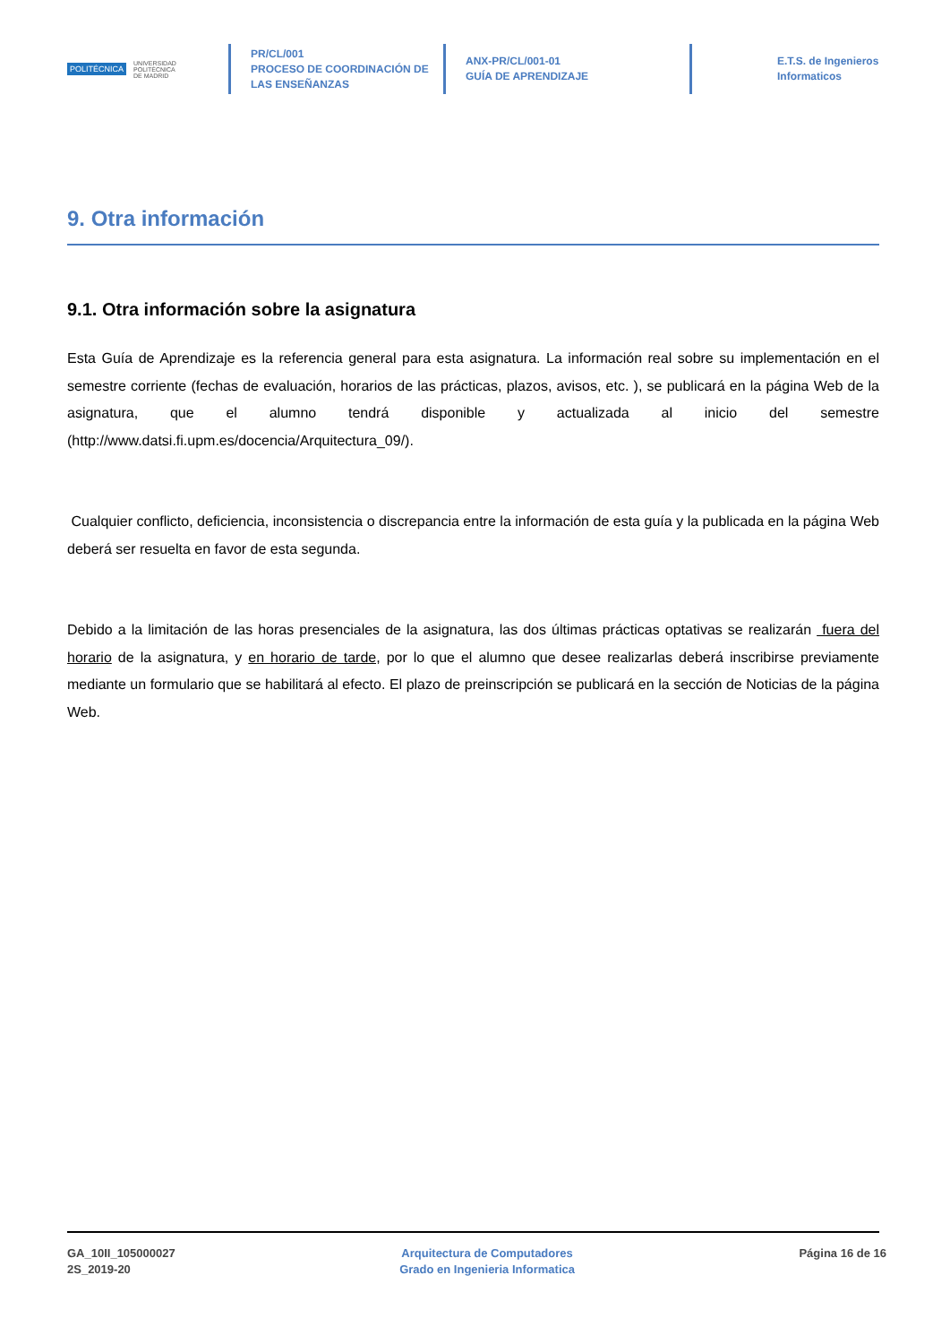POLITÉCNICA UNIVERSIDAD
POLITÉCNICA
DE MADRID
PR/CL/001
PROCESO DE COORDINACIÓN DE
LAS ENSEÑANZAS
ANX-PR/CL/001-01
GUÍA DE APRENDIZAJE
E.T.S. de Ingenieros
Informaticos
9. Otra información
9.1. Otra información sobre la asignatura
Esta Guía de Aprendizaje es la referencia general para esta asignatura. La información real sobre su implementación en el semestre corriente (fechas de evaluación, horarios de las prácticas, plazos, avisos, etc. ), se publicará en la página Web de la asignatura, que el alumno tendrá disponible y actualizada al inicio del semestre (http://www.datsi.fi.upm.es/docencia/Arquitectura_09/).
Cualquier conflicto, deficiencia, inconsistencia o discrepancia entre la información de esta guía y la publicada en la página Web deberá ser resuelta en favor de esta segunda.
Debido a la limitación de las horas presenciales de la asignatura, las dos últimas prácticas optativas se realizarán fuera del horario de la asignatura, y en horario de tarde, por lo que el alumno que desee realizarlas deberá inscribirse previamente mediante un formulario que se habilitará al efecto. El plazo de preinscripción se publicará en la sección de Noticias de la página Web.
GA_10II_105000027
2S_2019-20
Arquitectura de Computadores
Grado en Ingenieria Informatica
Página 16 de 16